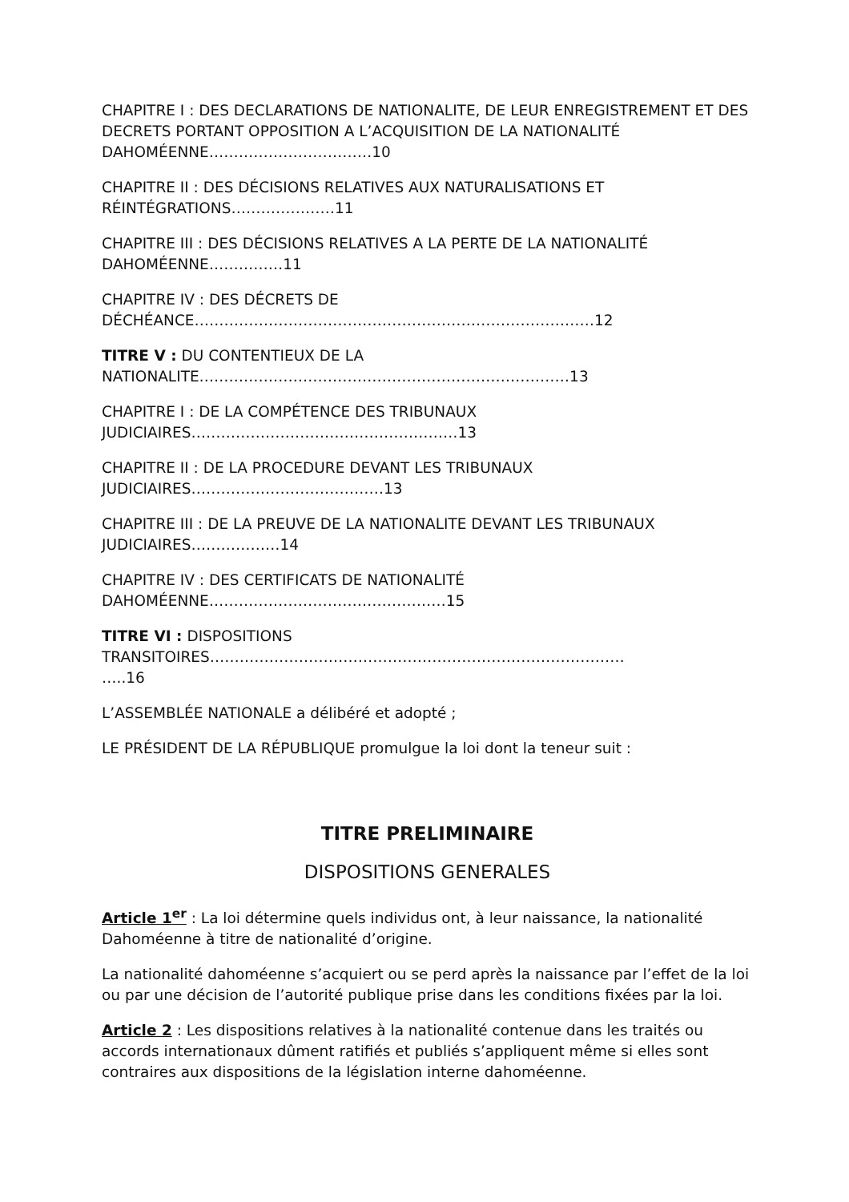CHAPITRE I : DES DECLARATIONS DE NATIONALITE, DE LEUR ENREGISTREMENT ET DES DECRETS PORTANT OPPOSITION A L’ACQUISITION DE LA NATIONALITÉ DAHOMÉENNE……………………………10
CHAPITRE II : DES DÉCISIONS RELATIVES AUX NATURALISATIONS ET RÉINTÉGRATIONS…………………11
CHAPITRE III : DES DÉCISIONS RELATIVES A LA PERTE DE LA NATIONALITÉ DAHOMÉENNE……………11
CHAPITRE IV : DES DÉCRETS DE
DÉCHÉANCE………………………………………………………………………12
TITRE V : DU CONTENTIEUX DE LA
NATIONALITE…………………………………………………………………13
CHAPITRE I : DE LA COMPÉTENCE DES TRIBUNAUX
JUDICIAIRES………………………………………………13
CHAPITRE II : DE LA PROCEDURE DEVANT LES TRIBUNAUX
JUDICIAIRES…………………………………13
CHAPITRE III : DE LA PREUVE DE LA NATIONALITE DEVANT LES TRIBUNAUX JUDICIAIRES………………14
CHAPITRE IV : DES CERTIFICATS DE NATIONALITÉ
DAHOMÉENNE…………………………………………15
TITRE VI : DISPOSITIONS
TRANSITOIRES…………………………………………………………………………
…..16
L’ASSEMBLÉE NATIONALE a délibéré et adopté ;
LE PRÉSIDENT DE LA RÉPUBLIQUE promulgue la loi dont la teneur suit :
TITRE PRELIMINAIRE
DISPOSITIONS GENERALES
Article 1<sup>er</sup> : La loi détermine quels individus ont, à leur naissance, la nationalité Dahoméenne à titre de nationalité d’origine.
La nationalité dahoméenne s’acquiert ou se perd après la naissance par l’effet de la loi ou par une décision de l’autorité publique prise dans les conditions fixées par la loi.
Article 2 : Les dispositions relatives à la nationalité contenue dans les traités ou accords internationaux dûment ratifiés et publiés s’appliquent même si elles sont contraires aux dispositions de la législation interne dahoméenne.